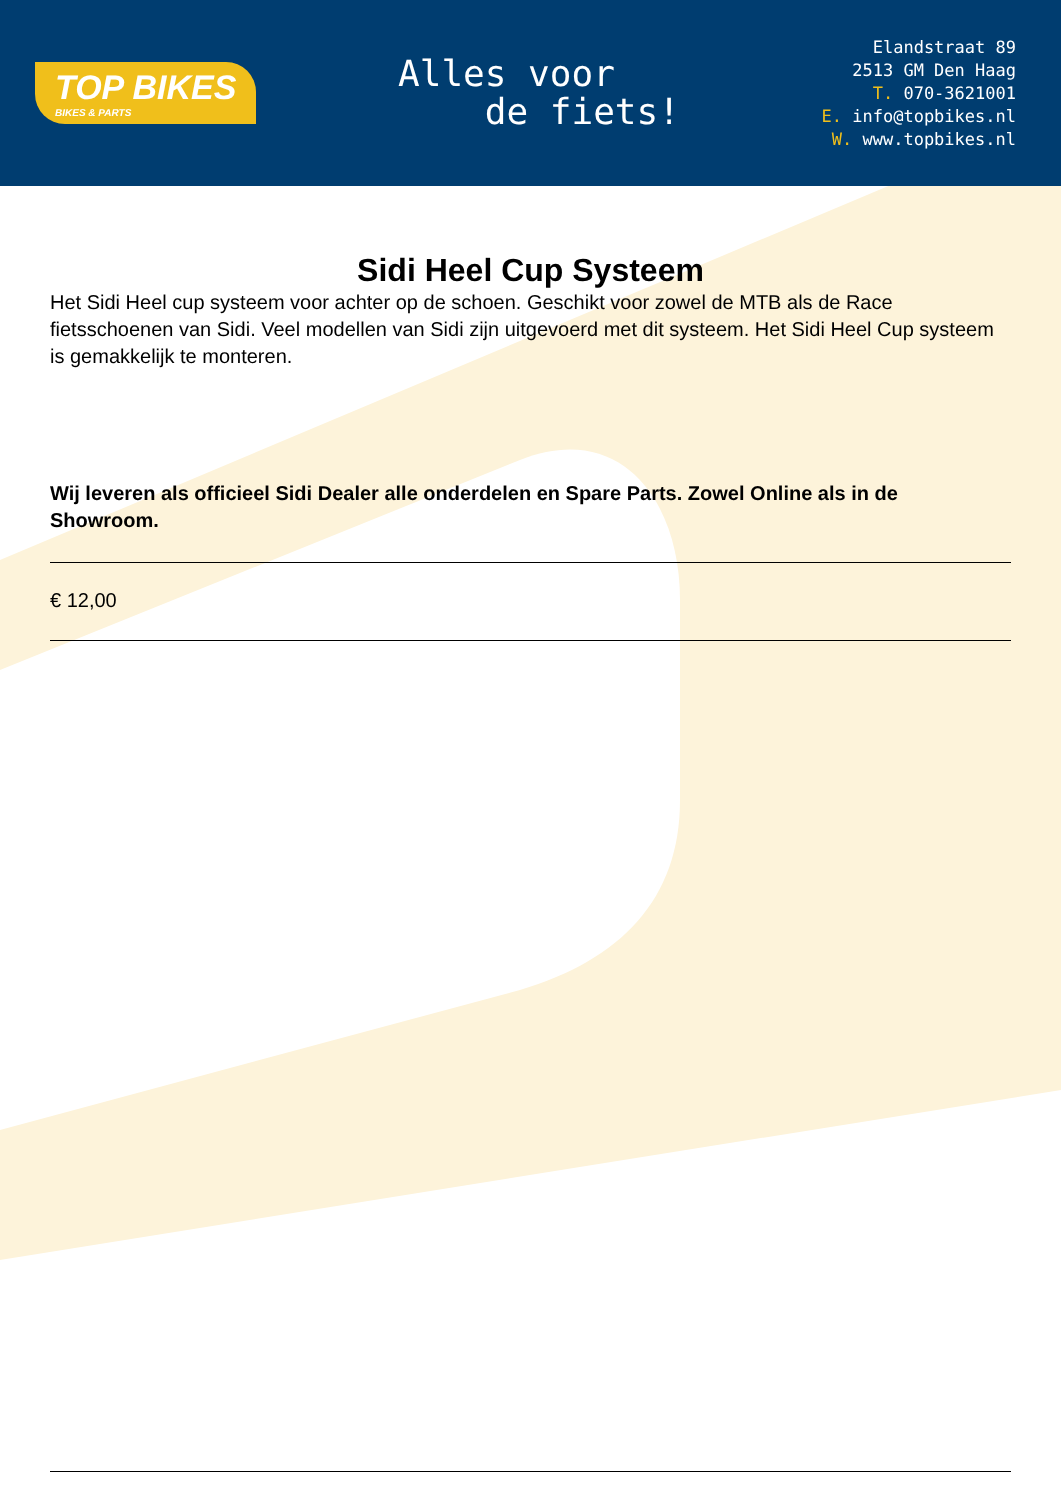TOP BIKES
BIKES & PARTS
Alles voor
de fiets!
Elandstraat 89
2513 GM Den Haag
T. 070-3621001
E. info@topbikes.nl
W. www.topbikes.nl
Sidi Heel Cup Systeem
Het Sidi Heel cup systeem voor achter op de schoen. Geschikt voor zowel de MTB als de Race fietsschoenen van Sidi. Veel modellen van Sidi zijn uitgevoerd met dit systeem. Het Sidi Heel Cup systeem is gemakkelijk te monteren.
Wij leveren als officieel Sidi Dealer alle onderdelen en Spare Parts. Zowel Online als in de Showroom.
€ 12,00